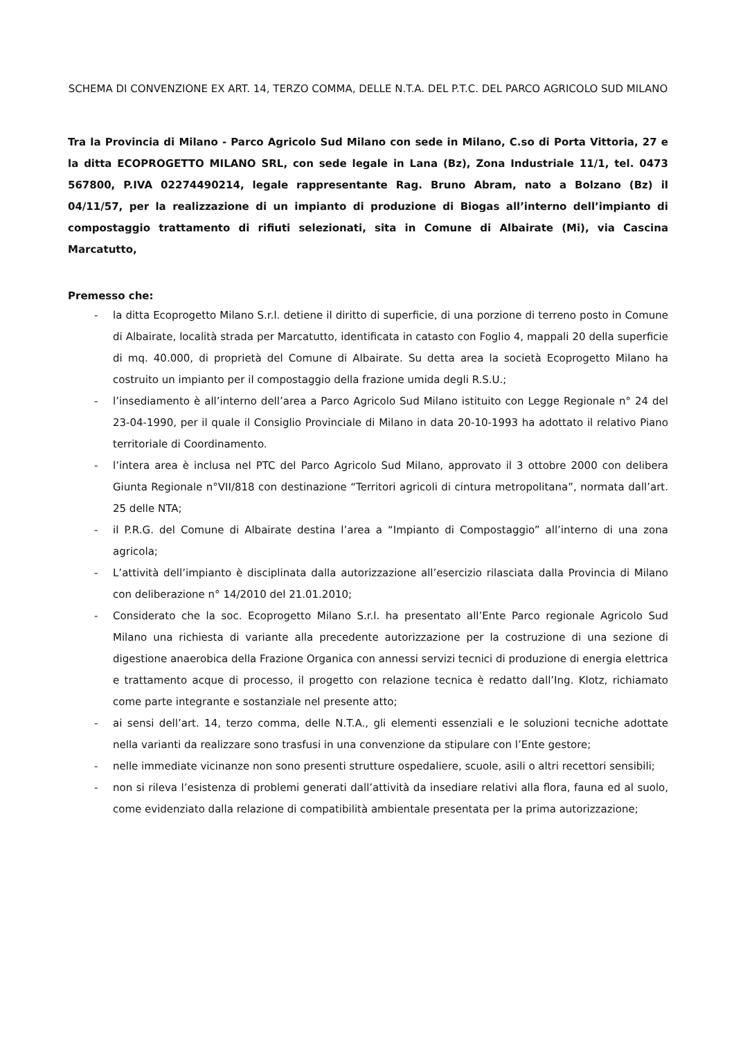SCHEMA DI CONVENZIONE EX ART. 14, TERZO COMMA, DELLE N.T.A. DEL P.T.C. DEL PARCO AGRICOLO SUD MILANO
Tra la Provincia di Milano - Parco Agricolo Sud Milano con sede in Milano, C.so di Porta Vittoria, 27 e la ditta ECOPROGETTO MILANO SRL, con sede legale in Lana (Bz), Zona Industriale 11/1, tel. 0473 567800, P.IVA 02274490214, legale rappresentante Rag. Bruno Abram, nato a Bolzano (Bz) il 04/11/57, per la realizzazione di un impianto di produzione di Biogas all’interno dell’impianto di compostaggio trattamento di rifiuti selezionati, sita in Comune di Albairate (Mi), via Cascina Marcatutto,
Premesso che:
- la ditta Ecoprogetto Milano S.r.l. detiene il diritto di superficie, di una porzione di terreno posto in Comune di Albairate, località strada per Marcatutto, identificata in catasto con Foglio 4, mappali 20 della superficie di mq. 40.000, di proprietà del Comune di Albairate. Su detta area la società Ecoprogetto Milano ha costruito un impianto per il compostaggio della frazione umida degli R.S.U.;
- l’insediamento è all’interno dell’area a Parco Agricolo Sud Milano istituito con Legge Regionale n° 24 del 23-04-1990, per il quale il Consiglio Provinciale di Milano in data 20-10-1993 ha adottato il relativo Piano territoriale di Coordinamento.
- l’intera area è inclusa nel PTC del Parco Agricolo Sud Milano, approvato il 3 ottobre 2000 con delibera Giunta Regionale n°VII/818 con destinazione “Territori agricoli di cintura metropolitana”, normata dall’art. 25 delle NTA;
- il P.R.G. del Comune di Albairate destina l’area a “Impianto di Compostaggio” all’interno di una zona agricola;
- L’attività dell’impianto è disciplinata dalla autorizzazione all’esercizio rilasciata dalla Provincia di Milano con deliberazione n° 14/2010 del 21.01.2010;
- Considerato che la soc. Ecoprogetto Milano S.r.l. ha presentato all’Ente Parco regionale Agricolo Sud Milano una richiesta di variante alla precedente autorizzazione per la costruzione di una sezione di digestione anaerobica della Frazione Organica con annessi servizi tecnici di produzione di energia elettrica e trattamento acque di processo, il progetto con relazione tecnica è redatto dall’Ing. Klotz, richiamato come parte integrante e sostanziale nel presente atto;
- ai sensi dell’art. 14, terzo comma, delle N.T.A., gli elementi essenziali e le soluzioni tecniche adottate nella varianti da realizzare sono trasfusi in una convenzione da stipulare con l’Ente gestore;
- nelle immediate vicinanze non sono presenti strutture ospedaliere, scuole, asili o altri recettori sensibili;
- non si rileva l’esistenza di problemi generati dall’attività da insediare relativi alla flora, fauna ed al suolo, come evidenziato dalla relazione di compatibilità ambientale presentata per la prima autorizzazione;